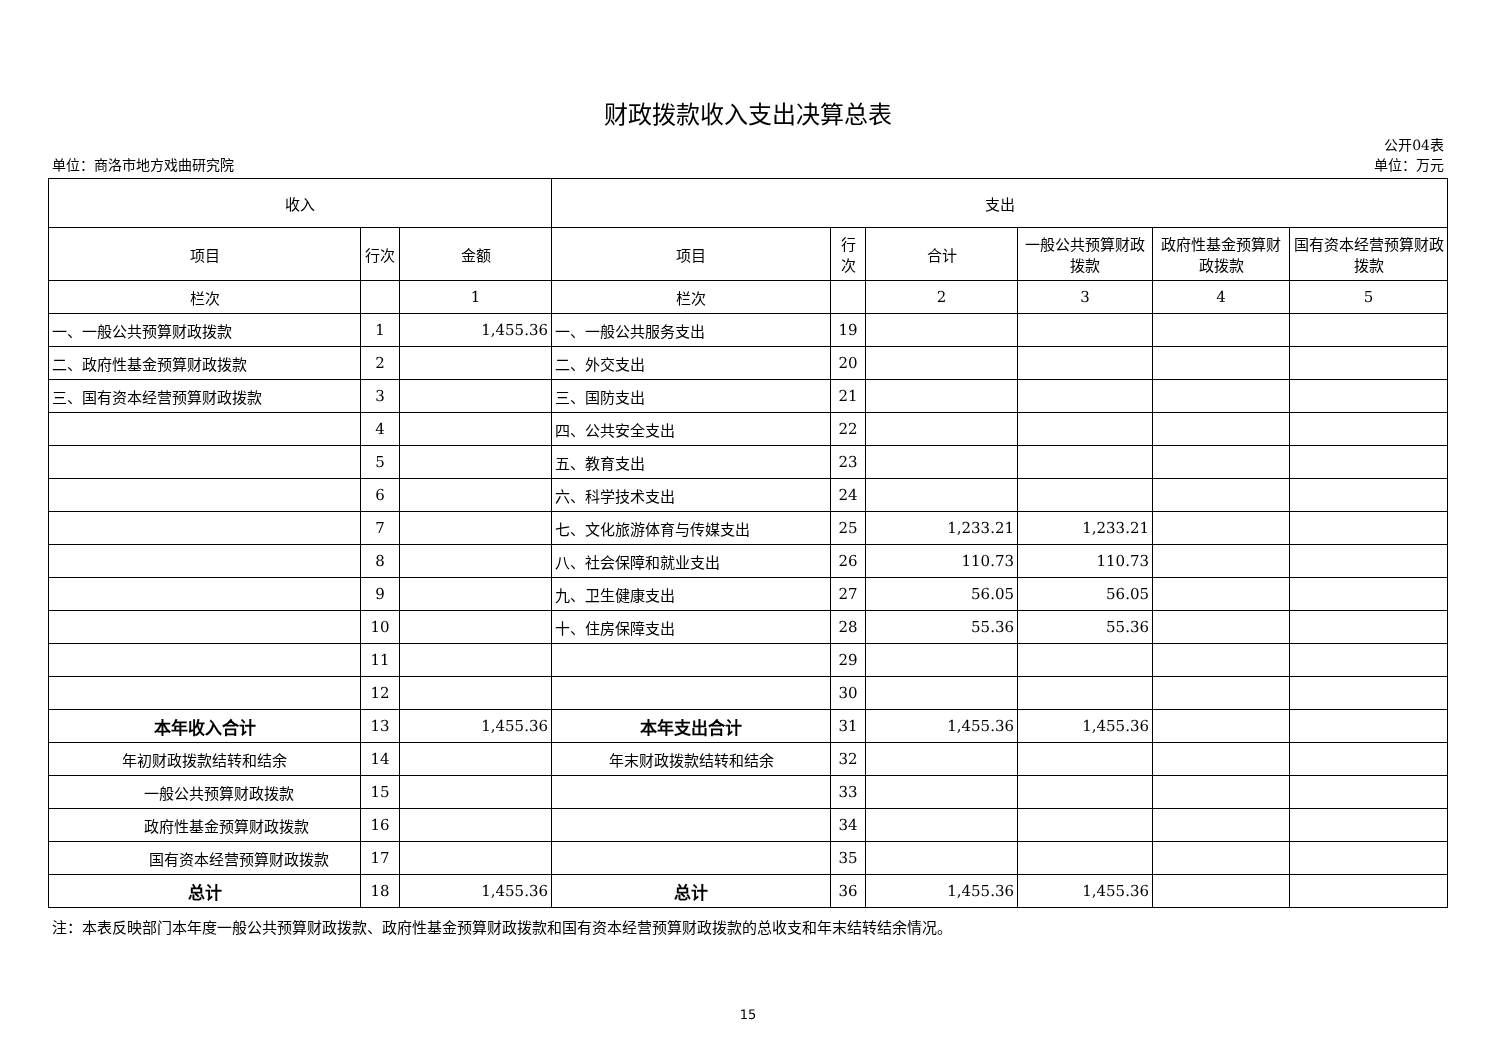财政拨款收入支出决算总表
单位：商洛市地方戏曲研究院
公开04表
单位：万元
| 收入 | | | 支出 | | | | | |
| --- | --- | --- | --- | --- | --- | --- | --- | --- |
| 项目 | 行次 | 金额 | 项目 | 行次 | 合计 | 一般公共预算财政拨款 | 政府性基金预算财政拨款 | 国有资本经营预算财政拨款 |
| 栏次 | | 1 | 栏次 | | 2 | 3 | 4 | 5 |
| 一、一般公共预算财政拨款 | 1 | 1,455.36 | 一、一般公共服务支出 | 19 | | | | |
| 二、政府性基金预算财政拨款 | 2 | | 二、外交支出 | 20 | | | | |
| 三、国有资本经营预算财政拨款 | 3 | | 三、国防支出 | 21 | | | | |
| | 4 | | 四、公共安全支出 | 22 | | | | |
| | 5 | | 五、教育支出 | 23 | | | | |
| | 6 | | 六、科学技术支出 | 24 | | | | |
| | 7 | | 七、文化旅游体育与传媒支出 | 25 | 1,233.21 | 1,233.21 | | |
| | 8 | | 八、社会保障和就业支出 | 26 | 110.73 | 110.73 | | |
| | 9 | | 九、卫生健康支出 | 27 | 56.05 | 56.05 | | |
| | 10 | | 十、住房保障支出 | 28 | 55.36 | 55.36 | | |
| | 11 | | | 29 | | | | |
| | 12 | | | 30 | | | | |
| 本年收入合计 | 13 | 1,455.36 | 本年支出合计 | 31 | 1,455.36 | 1,455.36 | | |
| 年初财政拨款结转和结余 | 14 | | 年末财政拨款结转和结余 | 32 | | | | |
| 一般公共预算财政拨款 | 15 | | | 33 | | | | |
| 政府性基金预算财政拨款 | 16 | | | 34 | | | | |
| 国有资本经营预算财政拨款 | 17 | | | 35 | | | | |
| 总计 | 18 | 1,455.36 | 总计 | 36 | 1,455.36 | 1,455.36 | | |
注：本表反映部门本年度一般公共预算财政拨款、政府性基金预算财政拨款和国有资本经营预算财政拨款的总收支和年末结转结余情况。
15